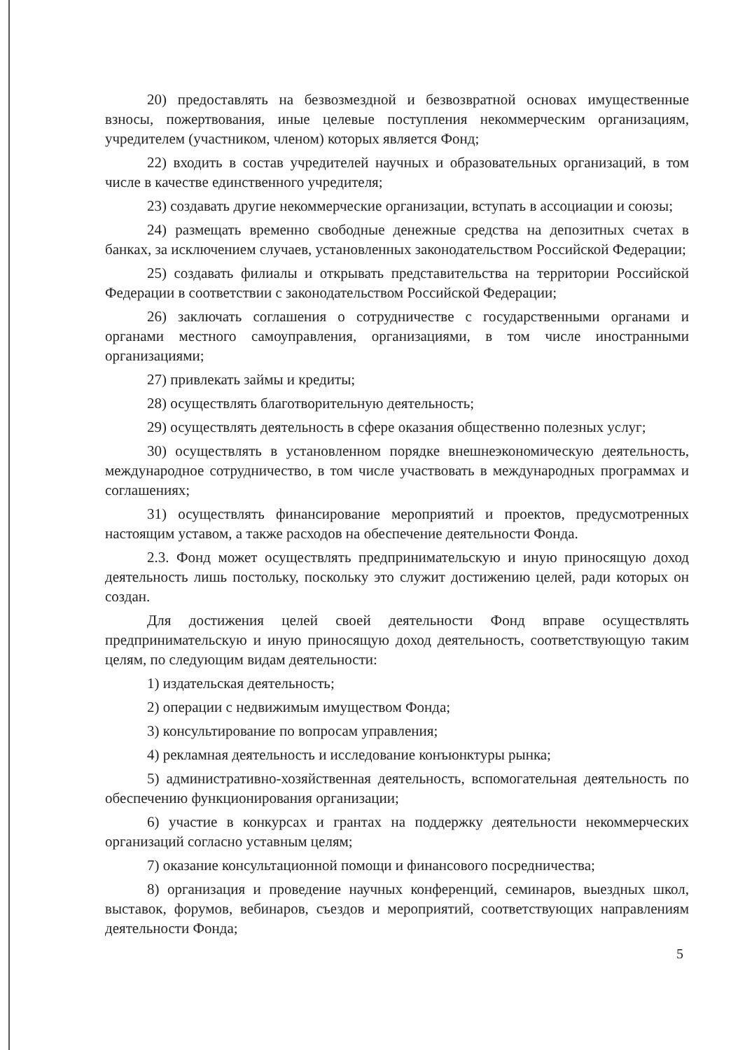20) предоставлять на безвозмездной и безвозвратной основах имущественные взносы, пожертвования, иные целевые поступления некоммерческим организациям, учредителем (участником, членом) которых является Фонд;
22) входить в состав учредителей научных и образовательных организаций, в том числе в качестве единственного учредителя;
23) создавать другие некоммерческие организации, вступать в ассоциации и союзы;
24) размещать временно свободные денежные средства на депозитных счетах в банках, за исключением случаев, установленных законодательством Российской Федерации;
25) создавать филиалы и открывать представительства на территории Российской Федерации в соответствии с законодательством Российской Федерации;
26) заключать соглашения о сотрудничестве с государственными органами и органами местного самоуправления, организациями, в том числе иностранными организациями;
27) привлекать займы и кредиты;
28) осуществлять благотворительную деятельность;
29) осуществлять деятельность в сфере оказания общественно полезных услуг;
30) осуществлять в установленном порядке внешнеэкономическую деятельность, международное сотрудничество, в том числе участвовать в международных программах и соглашениях;
31) осуществлять финансирование мероприятий и проектов, предусмотренных настоящим уставом, а также расходов на обеспечение деятельности Фонда.
2.3. Фонд может осуществлять предпринимательскую и иную приносящую доход деятельность лишь постольку, поскольку это служит достижению целей, ради которых он создан.
Для достижения целей своей деятельности Фонд вправе осуществлять предпринимательскую и иную приносящую доход деятельность, соответствующую таким целям, по следующим видам деятельности:
1) издательская деятельность;
2) операции с недвижимым имуществом Фонда;
3) консультирование по вопросам управления;
4) рекламная деятельность и исследование конъюнктуры рынка;
5) административно-хозяйственная деятельность, вспомогательная деятельность по обеспечению функционирования организации;
6) участие в конкурсах и грантах на поддержку деятельности некоммерческих организаций согласно уставным целям;
7) оказание консультационной помощи и финансового посредничества;
8) организация и проведение научных конференций, семинаров, выездных школ, выставок, форумов, вебинаров, съездов и мероприятий, соответствующих направлениям деятельности Фонда;
5